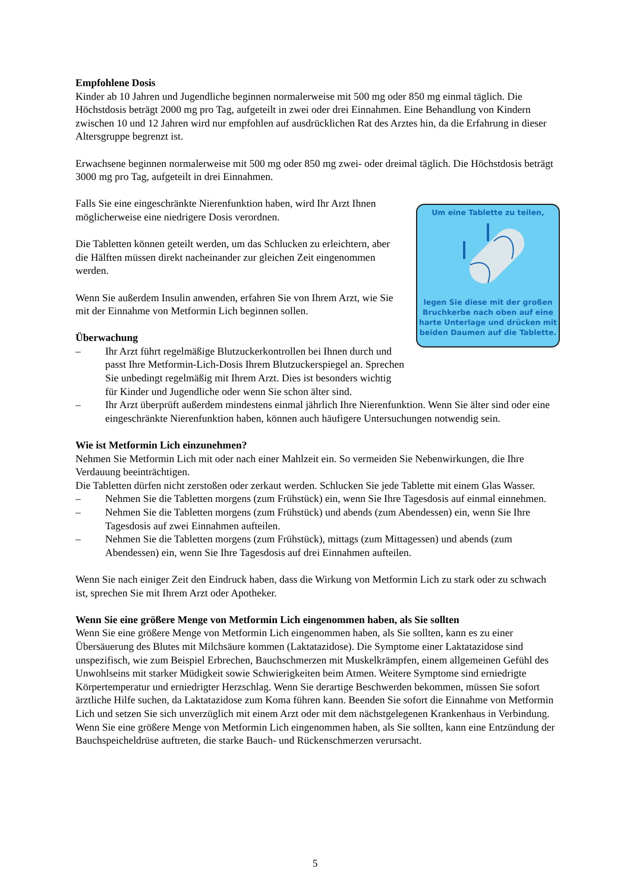Empfohlene Dosis
Kinder ab 10 Jahren und Jugendliche beginnen normalerweise mit 500 mg oder 850 mg einmal täglich. Die Höchstdosis beträgt 2000 mg pro Tag, aufgeteilt in zwei oder drei Einnahmen. Eine Behandlung von Kindern zwischen 10 und 12 Jahren wird nur empfohlen auf ausdrücklichen Rat des Arztes hin, da die Erfahrung in dieser Altersgruppe begrenzt ist.
Erwachsene beginnen normalerweise mit 500 mg oder 850 mg zwei- oder dreimal täglich. Die Höchstdosis beträgt 3000 mg pro Tag, aufgeteilt in drei Einnahmen.
Um eine Tablette zu teilen,
legen Sie diese mit der großen Bruchkerbe nach oben auf eine harte Unterlage und drücken mit beiden Daumen auf die Tablette.
Falls Sie eine eingeschränkte Nierenfunktion haben, wird Ihr Arzt Ihnen möglicherweise eine niedrigere Dosis verordnen.
Die Tabletten können geteilt werden, um das Schlucken zu erleichtern, aber die Hälften müssen direkt nacheinander zur gleichen Zeit eingenommen werden.
Wenn Sie außerdem Insulin anwenden, erfahren Sie von Ihrem Arzt, wie Sie mit der Einnahme von Metformin Lich beginnen sollen.
Überwachung
– Ihr Arzt führt regelmäßige Blutzuckerkontrollen bei Ihnen durch und passt Ihre Metformin-Lich-Dosis Ihrem Blutzuckerspiegel an. Sprechen Sie unbedingt regelmäßig mit Ihrem Arzt. Dies ist besonders wichtig für Kinder und Jugendliche oder wenn Sie schon älter sind.
– Ihr Arzt überprüft außerdem mindestens einmal jährlich Ihre Nierenfunktion. Wenn Sie älter sind oder eine eingeschränkte Nierenfunktion haben, können auch häufigere Untersuchungen notwendig sein.
Wie ist Metformin Lich einzunehmen?
Nehmen Sie Metformin Lich mit oder nach einer Mahlzeit ein. So vermeiden Sie Nebenwirkungen, die Ihre Verdauung beeinträchtigen.
Die Tabletten dürfen nicht zerstoßen oder zerkaut werden. Schlucken Sie jede Tablette mit einem Glas Wasser.
– Nehmen Sie die Tabletten morgens (zum Frühstück) ein, wenn Sie Ihre Tagesdosis auf einmal einnehmen.
– Nehmen Sie die Tabletten morgens (zum Frühstück) und abends (zum Abendessen) ein, wenn Sie Ihre Tagesdosis auf zwei Einnahmen aufteilen.
– Nehmen Sie die Tabletten morgens (zum Frühstück), mittags (zum Mittagessen) und abends (zum Abendessen) ein, wenn Sie Ihre Tagesdosis auf drei Einnahmen aufteilen.
Wenn Sie nach einiger Zeit den Eindruck haben, dass die Wirkung von Metformin Lich zu stark oder zu schwach ist, sprechen Sie mit Ihrem Arzt oder Apotheker.
Wenn Sie eine größere Menge von Metformin Lich eingenommen haben, als Sie sollten
Wenn Sie eine größere Menge von Metformin Lich eingenommen haben, als Sie sollten, kann es zu einer Übersäuerung des Blutes mit Milchsäure kommen (Laktatazidose). Die Symptome einer Laktatazidose sind unspezifisch, wie zum Beispiel Erbrechen, Bauchschmerzen mit Muskelkrämpfen, einem allgemeinen Gefühl des Unwohlseins mit starker Müdigkeit sowie Schwierigkeiten beim Atmen. Weitere Symptome sind erniedrigte Körpertemperatur und erniedrigter Herzschlag. Wenn Sie derartige Beschwerden bekommen, müssen Sie sofort ärztliche Hilfe suchen, da Laktatazidose zum Koma führen kann. Beenden Sie sofort die Einnahme von Metformin Lich und setzen Sie sich unverzüglich mit einem Arzt oder mit dem nächstgelegenen Krankenhaus in Verbindung.
Wenn Sie eine größere Menge von Metformin Lich eingenommen haben, als Sie sollten, kann eine Entzündung der Bauchspeicheldrüse auftreten, die starke Bauch- und Rückenschmerzen verursacht.
5